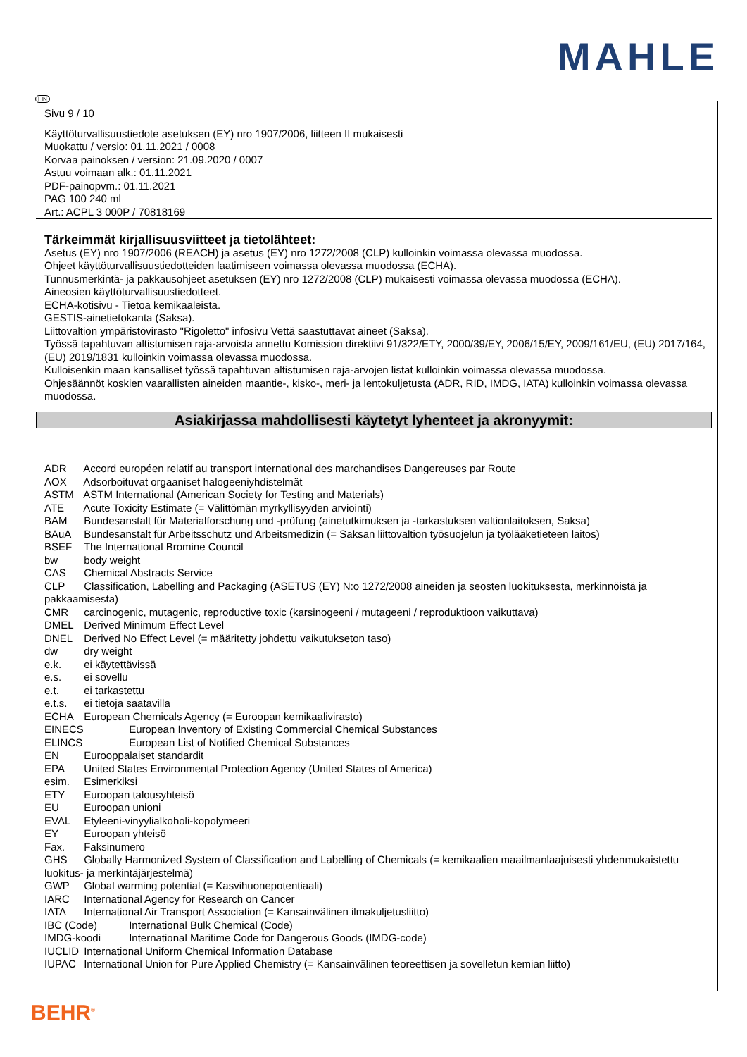MAHLE
Sivu 9 / 10
Käyttöturvallisuustiedote asetuksen (EY) nro 1907/2006, liitteen II mukaisesti
Muokattu / versio: 01.11.2021 / 0008
Korvaa painoksen / version: 21.09.2020 / 0007
Astuu voimaan alk.: 01.11.2021
PDF-painopvm.: 01.11.2021
PAG 100 240 ml
Art.: ACPL 3 000P / 70818169
Tärkeimmät kirjallisuusviitteet ja tietolähteet:
Asetus (EY) nro 1907/2006 (REACH) ja asetus (EY) nro 1272/2008 (CLP) kulloinkin voimassa olevassa muodossa.
Ohjeet käyttöturvallisuustiedotteiden laatimiseen voimassa olevassa muodossa (ECHA).
Tunnusmerkintä- ja pakkausohjeet asetuksen (EY) nro 1272/2008 (CLP) mukaisesti voimassa olevassa muodossa (ECHA).
Aineosien käyttöturvallisuustiedotteet.
ECHA-kotisivu - Tietoa kemikaaleista.
GESTIS-ainetietokanta (Saksa).
Liittovaltion ympäristövirasto "Rigoletto" infosivu Vettä saastuttavat aineet (Saksa).
Työssä tapahtuvan altistumisen raja-arvoista annettu Komission direktiivi 91/322/ETY, 2000/39/EY, 2006/15/EY, 2009/161/EU, (EU) 2017/164, (EU) 2019/1831 kulloinkin voimassa olevassa muodossa.
Kulloisenkin maan kansalliset työssä tapahtuvan altistumisen raja-arvojen listat kulloinkin voimassa olevassa muodossa.
Ohjesäännöt koskien vaarallisten aineiden maantie-, kisko-, meri- ja lentokuljetusta (ADR, RID, IMDG, IATA) kulloinkin voimassa olevassa muodossa.
Asiakirjassa mahdollisesti käytetyt lyhenteet ja akronyymit:
ADR Accord européen relatif au transport international des marchandises Dangereuses par Route
AOX Adsorboituvat orgaaniset halogeeniyhdistelmät
ASTM ASTM International (American Society for Testing and Materials)
ATE Acute Toxicity Estimate (= Välittömän myrkyllisyyden arviointi)
BAM Bundesanstalt für Materialforschung und -prüfung (ainetutkimuksen ja -tarkastuksen valtionlaitoksen, Saksa)
BAuA Bundesanstalt für Arbeitsschutz und Arbeitsmedizin (= Saksan liittovaltion työsuojelun ja työlääketieteen laitos)
BSEF The International Bromine Council
bw body weight
CAS Chemical Abstracts Service
CLP Classification, Labelling and Packaging (ASETUS (EY) N:o 1272/2008 aineiden ja seosten luokituksesta, merkinnöistä ja pakkaamisesta)
CMR carcinogenic, mutagenic, reproductive toxic (karsinogeeni / mutageeni / reproduktioon vaikuttava)
DMEL Derived Minimum Effect Level
DNEL Derived No Effect Level (= määritetty johdettu vaikutukseton taso)
dw dry weight
e.k. ei käytettävissä
e.s. ei sovellu
e.t. ei tarkastettu
e.t.s. ei tietoja saatavilla
ECHA European Chemicals Agency (= Euroopan kemikaalivirasto)
EINECS European Inventory of Existing Commercial Chemical Substances
ELINCS European List of Notified Chemical Substances
EN Eurooppalaiset standardit
EPA United States Environmental Protection Agency (United States of America)
esim. Esimerkiksi
ETY Euroopan talousyhteisö
EU Euroopan unioni
EVAL Etyleeni-vinyylialkoholi-kopolymeeri
EY Euroopan yhteisö
Fax. Faksinumero
GHS Globally Harmonized System of Classification and Labelling of Chemicals (= kemikaalien maailmanlaajuisesti yhdenmukaistettu luokitus- ja merkintäjärjestelmä)
GWP Global warming potential (= Kasvihuonepotentiaali)
IARC International Agency for Research on Cancer
IATA International Air Transport Association (= Kansainvälinen ilmakuljetusliitto)
IBC (Code) International Bulk Chemical (Code)
IMDG-koodi International Maritime Code for Dangerous Goods (IMDG-code)
IUCLID International Uniform Chemical Information Database
IUPAC International Union for Pure Applied Chemistry (= Kansainvälinen teoreettisen ja sovelletun kemian liitto)
FIN
BEHR<sup>®</sup>